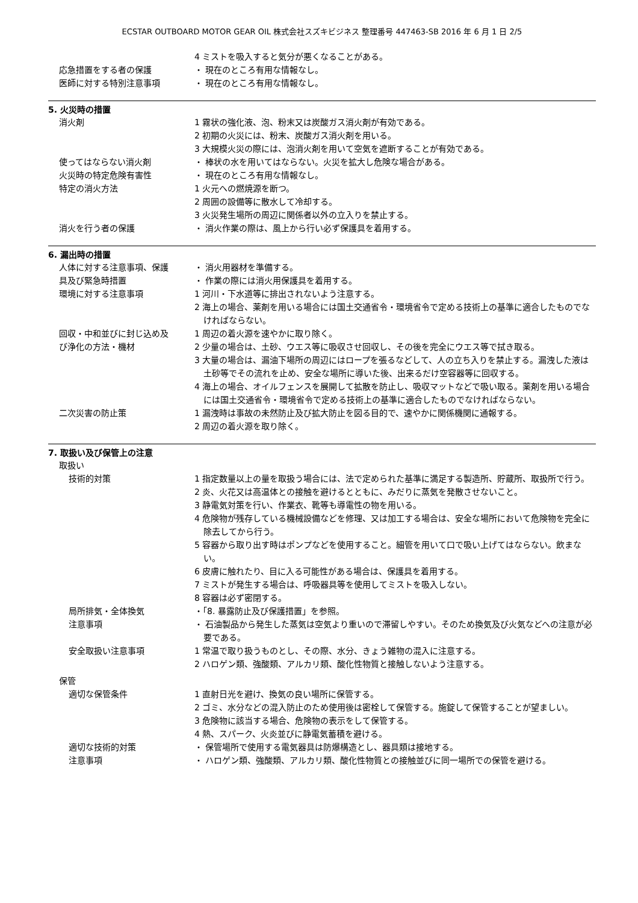ECSTAR OUTBOARD MOTOR GEAR OIL 株式会社スズキビジネス 整理番号 447463-SB 2016 年 6 月 1 日 2/5
4 ミストを吸入すると気分が悪くなることがある。
応急措置をする者の保護 ・ 現在のところ有用な情報なし。
医師に対する特別注意事項 ・ 現在のところ有用な情報なし。
5. 火災時の措置
消火剤 1 霧状の強化液、泡、粉末又は炭酸ガス消火剤が有効である。
2 初期の火災には、粉末、炭酸ガス消火剤を用いる。
3 大規模火災の際には、泡消火剤を用いて空気を遮断することが有効である。
使ってはならない消火剤 ・ 棒状の水を用いてはならない。火災を拡大し危険な場合がある。
火災時の特定危険有害性 ・ 現在のところ有用な情報なし。
特定の消火方法 1 火元への燃焼源を断つ。
2 周囲の設備等に散水して冷却する。
3 火災発生場所の周辺に関係者以外の立入りを禁止する。
消火を行う者の保護 ・ 消火作業の際は、風上から行い必ず保護具を着用する。
6. 漏出時の措置
人体に対する注意事項、保護 ・ 消火用器材を準備する。
具及び緊急時措置 ・ 作業の際には消火用保護具を着用する。
環境に対する注意事項 1 河川・下水道等に排出されないよう注意する。
2 海上の場合、薬剤を用いる場合には国土交通省令・環境省令で定める技術上の基準に適合したものでなければならない。
回収・中和並びに封じ込め及 1 周辺の着火源を速やかに取り除く。
び浄化の方法・機材 2 少量の場合は、土砂、ウエス等に吸収させ回収し、その後を完全にウエス等で拭き取る。
3 大量の場合は、漏油下場所の周辺にはロープを張るなどして、人の立ち入りを禁止する。漏洩した液は土砂等でその流れを止め、安全な場所に導いた後、出来るだけ空容器等に回収する。
4 海上の場合、オイルフェンスを展開して拡散を防止し、吸収マットなどで吸い取る。薬剤を用いる場合には国土交通省令・環境省令で定める技術上の基準に適合したものでなければならない。
二次災害の防止策 1 漏洩時は事故の未然防止及び拡大防止を図る目的で、速やかに関係機関に通報する。
2 周辺の着火源を取り除く。
7. 取扱い及び保管上の注意
取扱い
技術的対策 1 指定数量以上の量を取扱う場合には、法で定められた基準に満足する製造所、貯蔵所、取扱所で行う。
2 炎、火花又は高温体との接触を避けるとともに、みだりに蒸気を発散させないこと。
3 静電気対策を行い、作業衣、靴等も導電性の物を用いる。
4 危険物が残存している機械設備などを修理、又は加工する場合は、安全な場所において危険物を完全に除去してから行う。
5 容器から取り出す時はポンプなどを使用すること。細管を用いて口で吸い上げてはならない。飲まない。
6 皮膚に触れたり、目に入る可能性がある場合は、保護具を着用する。
7 ミストが発生する場合は、呼吸器具等を使用してミストを吸入しない。
8 容器は必ず密閉する。
局所排気・全体換気 ・「8. 暴露防止及び保護措置」を参照。
注意事項 ・ 石油製品から発生した蒸気は空気より重いので滞留しやすい。そのため換気及び火気などへの注意が必要である。
安全取扱い注意事項 1 常温で取り扱うものとし、その際、水分、きょう雑物の混入に注意する。
2 ハロゲン類、強酸類、アルカリ類、酸化性物質と接触しないよう注意する。
保管
適切な保管条件 1 直射日光を避け、換気の良い場所に保管する。
2 ゴミ、水分などの混入防止のため使用後は密栓して保管する。施錠して保管することが望ましい。
3 危険物に該当する場合、危険物の表示をして保管する。
4 熱、スパーク、火炎並びに静電気蓄積を避ける。
適切な技術的対策 ・ 保管場所で使用する電気器具は防爆構造とし、器具類は接地する。
注意事項 ・ ハロゲン類、強酸類、アルカリ類、酸化性物質との接触並びに同一場所での保管を避ける。